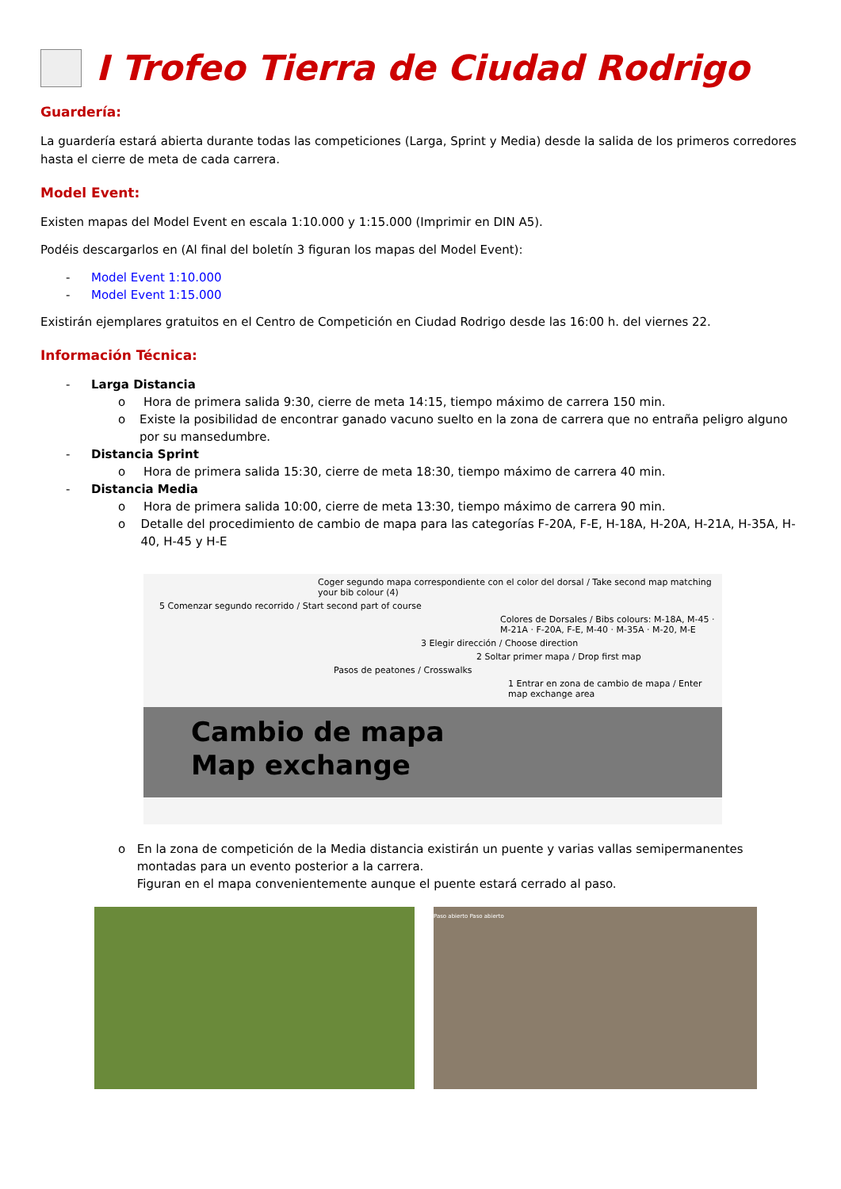I Trofeo Tierra de Ciudad Rodrigo
Guardería:
La guardería estará abierta durante todas las competiciones (Larga, Sprint y Media) desde la salida de los primeros corredores hasta el cierre de meta de cada carrera.
Model Event:
Existen mapas del Model Event en escala 1:10.000 y 1:15.000 (Imprimir en DIN A5).
Podéis descargarlos en (Al final del boletín 3 figuran los mapas del Model Event):
- Model Event 1:10.000
- Model Event 1:15.000
Existirán ejemplares gratuitos en el Centro de Competición en Ciudad Rodrigo desde las 16:00 h. del viernes 22.
Información Técnica:
- Larga Distancia
o Hora de primera salida 9:30, cierre de meta 14:15, tiempo máximo de carrera 150 min.
o Existe la posibilidad de encontrar ganado vacuno suelto en la zona de carrera que no entraña peligro alguno por su mansedumbre.
- Distancia Sprint
o Hora de primera salida 15:30, cierre de meta 18:30, tiempo máximo de carrera 40 min.
- Distancia Media
o Hora de primera salida 10:00, cierre de meta 13:30, tiempo máximo de carrera 90 min.
o Detalle del procedimiento de cambio de mapa para las categorías F-20A, F-E, H-18A, H-20A, H-21A, H-35A, H-40, H-45 y H-E
Coger segundo mapa correspondiente con el color del dorsal / Take second map matching your bib colour (4)
5 Comenzar segundo recorrido / Start second part of course
Colores de Dorsales / Bibs colours: M-18A, M-45 · M-21A · F-20A, F-E, M-40 · M-35A · M-20, M-E
3 Elegir dirección / Choose direction
2 Soltar primer mapa / Drop first map
Pasos de peatones / Crosswalks
1 Entrar en zona de cambio de mapa / Enter map exchange area
Cambio de mapa
Map exchange
o En la zona de competición de la Media distancia existirán un puente y varias vallas semipermanentes montadas para un evento posterior a la carrera.
Figuran en el mapa convenientemente aunque el puente estará cerrado al paso.
Paso abierto Paso abierto